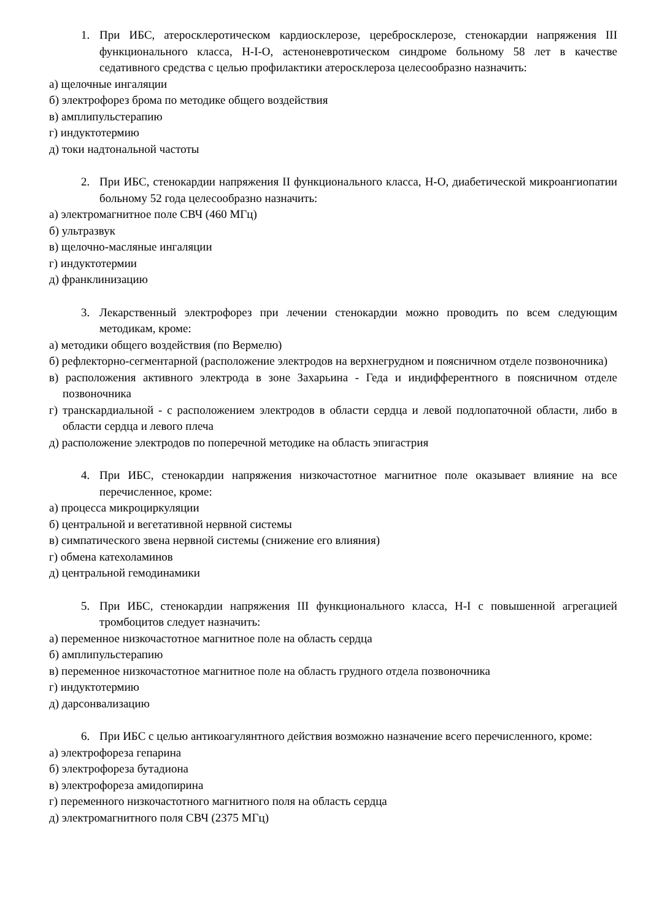1. При ИБС, атеросклеротическом кардиосклерозе, церебросклерозе, стенокардии напряжения III функционального класса, Н-I-О, астеноневротическом синдроме больному 58 лет в качестве седативного средства с целью профилактики атеросклероза целесообразно назначить:
а) щелочные ингаляции
б) электрофорез брома по методике общего воздействия
в) амплипульстерапию
г) индуктотермию
д) токи надтональной частоты
2. При ИБС, стенокардии напряжения II функционального класса, Н-О, диабетической микроангиопатии больному 52 года целесообразно назначить:
а) электромагнитное поле СВЧ (460 МГц)
б) ультразвук
в) щелочно-масляные ингаляции
г) индуктотермии
д) франклинизацию
3. Лекарственный электрофорез при лечении стенокардии можно проводить по всем следующим методикам, кроме:
а) методики общего воздействия (по Вермелю)
б) рефлекторно-сегментарной (расположение электродов на верхнегрудном и поясничном отделе позвоночника)
в) расположения активного электрода в зоне Захарьина - Геда и индифферентного в поясничном отделе позвоночника
г) транскардиальной - с расположением электродов в области сердца и левой подлопаточной области, либо в области сердца и левого плеча
д) расположение электродов по поперечной методике на область эпигастрия
4. При ИБС, стенокардии напряжения низкочастотное магнитное поле оказывает влияние на все перечисленное, кроме:
а) процесса микроциркуляции
б) центральной и вегетативной нервной системы
в) симпатического звена нервной системы (снижение его влияния)
г) обмена катехоламинов
д) центральной гемодинамики
5. При ИБС, стенокардии напряжения III функционального класса, Н-I с повышенной агрегацией тромбоцитов следует назначить:
а) переменное низкочастотное магнитное поле на область сердца
б) амплипульстерапию
в) переменное низкочастотное магнитное поле на область грудного отдела позвоночника
г) индуктотермию
д) дарсонвализацию
6. При ИБС с целью антикоагулянтного действия возможно назначение всего перечисленного, кроме:
а) электрофореза гепарина
б) электрофореза бутадиона
в) электрофореза амидопирина
г) переменного низкочастотного магнитного поля на область сердца
д) электромагнитного поля СВЧ (2375 МГц)